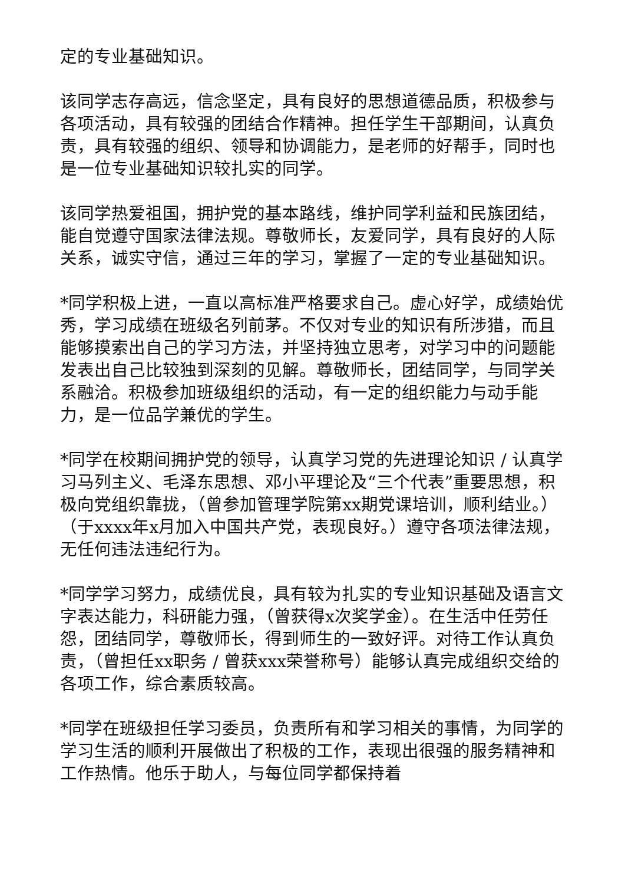定的专业基础知识。
该同学志存高远，信念坚定，具有良好的思想道德品质，积极参与各项活动，具有较强的团结合作精神。担任学生干部期间，认真负责，具有较强的组织、领导和协调能力，是老师的好帮手，同时也是一位专业基础知识较扎实的同学。
该同学热爱祖国，拥护党的基本路线，维护同学利益和民族团结，能自觉遵守国家法律法规。尊敬师长，友爱同学，具有良好的人际关系，诚实守信，通过三年的学习，掌握了一定的专业基础知识。
*同学积极上进，一直以高标准严格要求自己。虚心好学，成绩始优秀，学习成绩在班级名列前茅。不仅对专业的知识有所涉猎，而且能够摸索出自己的学习方法，并坚持独立思考，对学习中的问题能发表出自己比较独到深刻的见解。尊敬师长，团结同学，与同学关系融洽。积极参加班级组织的活动，有一定的组织能力与动手能力，是一位品学兼优的学生。
*同学在校期间拥护党的领导，认真学习党的先进理论知识 / 认真学习马列主义、毛泽东思想、邓小平理论及“三个代表”重要思想，积极向党组织靠拢，（曾参加管理学院第xx期党课培训，顺利结业。）（于xxxx年x月加入中国共产党，表现良好。）遵守各项法律法规，无任何违法违纪行为。
*同学学习努力，成绩优良，具有较为扎实的专业知识基础及语言文字表达能力，科研能力强，（曾获得x次奖学金）。在生活中任劳任怨，团结同学，尊敬师长，得到师生的一致好评。对待工作认真负责，（曾担任xx职务 / 曾获xxx荣誉称号）能够认真完成组织交给的各项工作，综合素质较高。
*同学在班级担任学习委员，负责所有和学习相关的事情，为同学的学习生活的顺利开展做出了积极的工作，表现出很强的服务精神和工作热情。他乐于助人，与每位同学都保持着